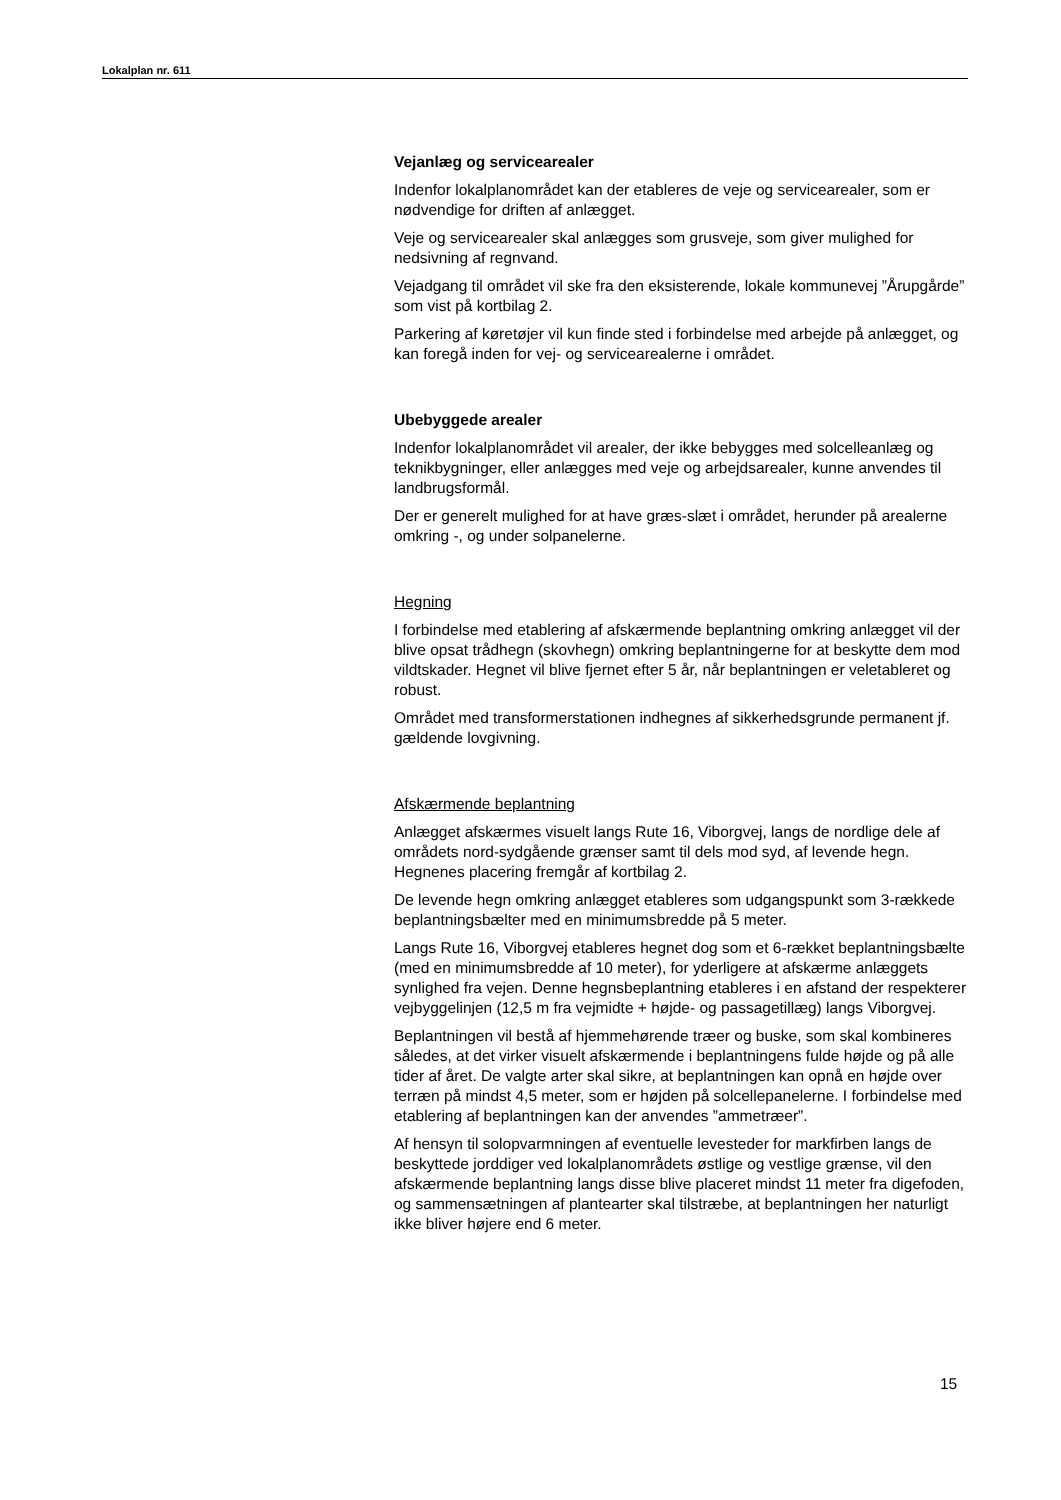Lokalplan nr. 611
Vejanlæg og servicearealer
Indenfor lokalplanområdet kan der etableres de veje og servicearealer, som er nødvendige for driften af anlægget.
Veje og servicearealer skal anlægges som grusveje, som giver mulighed for nedsivning af regnvand.
Vejadgang til området vil ske fra den eksisterende, lokale kommunevej ”Årupgårde” som vist på kortbilag 2.
Parkering af køretøjer vil kun finde sted i forbindelse med arbejde på anlægget, og kan foregå inden for vej- og servicearealerne i området.
Ubebyggede arealer
Indenfor lokalplanområdet vil arealer, der ikke bebygges med solcelleanlæg og teknikbygninger, eller anlægges med veje og arbejdsarealer, kunne anvendes til landbrugsformål.
Der er generelt mulighed for at have græs-slæt i området, herunder på arealerne omkring -, og under solpanelerne.
Hegning
I forbindelse med etablering af afskærmende beplantning omkring anlægget vil der blive opsat trådhegn (skovhegn) omkring beplantningerne for at beskytte dem mod vildtskader. Hegnet vil blive fjernet efter 5 år, når beplantningen er veletableret og robust.
Området med transformerstationen indhegnes af sikkerhedsgrunde permanent jf. gældende lovgivning.
Afskærmende beplantning
Anlægget afskærmes visuelt langs Rute 16, Viborgvej, langs de nordlige dele af områdets nord-sydgående grænser samt til dels mod syd, af levende hegn. Hegnenes placering fremgår af kortbilag 2.
De levende hegn omkring anlægget etableres som udgangspunkt som 3-rækkede beplantningsbælter med en minimumsbredde på 5 meter.
Langs Rute 16, Viborgvej etableres hegnet dog som et 6-rækket beplantningsbælte (med en minimumsbredde af 10 meter), for yderligere at afskærme anlæggets synlighed fra vejen. Denne hegnsbeplantning etableres i en afstand der respekterer vejbyggelinjen (12,5 m fra vejmidte + højde- og passagetillæg) langs Viborgvej.
Beplantningen vil bestå af hjemmehørende træer og buske, som skal kombineres således, at det virker visuelt afskærmende i beplantningens fulde højde og på alle tider af året. De valgte arter skal sikre, at beplantningen kan opnå en højde over terræn på mindst 4,5 meter, som er højden på solcellepanelerne. I forbindelse med etablering af beplantningen kan der anvendes ”ammetræer”.
Af hensyn til solopvarmningen af eventuelle levesteder for markfirben langs de beskyttede jorddiger ved lokalplanområdets østlige og vestlige grænse, vil den afskærmende beplantning langs disse blive placeret mindst 11 meter fra digefoden, og sammensætningen af plantearter skal tilstræbe, at beplantningen her naturligt ikke bliver højere end 6 meter.
15